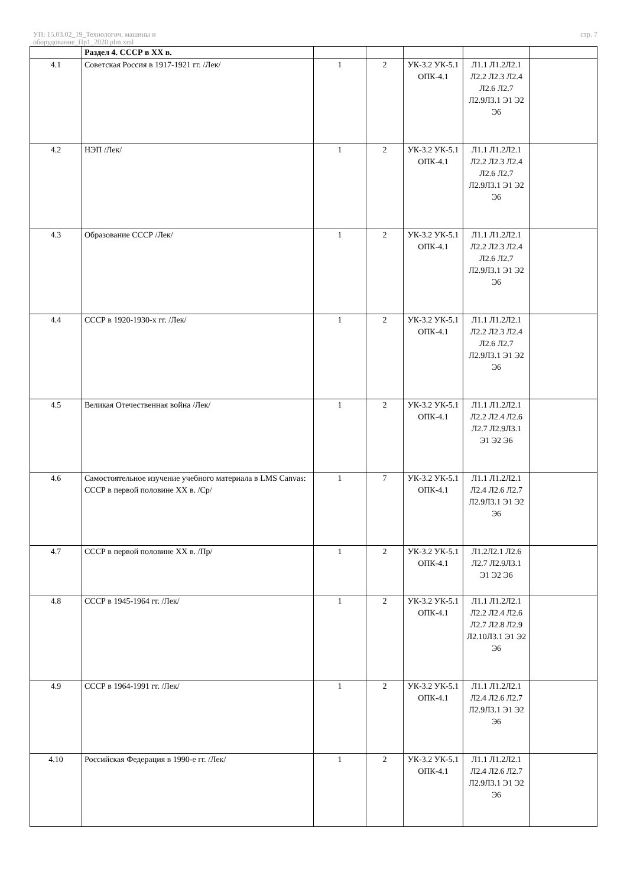УП: 15.03.02_19_Технологич. машины и
оборудование_Пр1_2020.plm.xml
стр. 7
| | Раздел 4. СССР в XX в. | | | | | |
| 4.1 | Советская Россия в 1917-1921 гг. /Лек/ | 1 | 2 | УК-3.2 УК-5.1 ОПК-4.1 | Л1.1 Л1.2Л2.1 Л2.2 Л2.3 Л2.4 Л2.6 Л2.7 Л2.9Л3.1 Э1 Э2 Э6 | |
| 4.2 | НЭП /Лек/ | 1 | 2 | УК-3.2 УК-5.1 ОПК-4.1 | Л1.1 Л1.2Л2.1 Л2.2 Л2.3 Л2.4 Л2.6 Л2.7 Л2.9Л3.1 Э1 Э2 Э6 | |
| 4.3 | Образование СССР /Лек/ | 1 | 2 | УК-3.2 УК-5.1 ОПК-4.1 | Л1.1 Л1.2Л2.1 Л2.2 Л2.3 Л2.4 Л2.6 Л2.7 Л2.9Л3.1 Э1 Э2 Э6 | |
| 4.4 | СССР в 1920-1930-х гг. /Лек/ | 1 | 2 | УК-3.2 УК-5.1 ОПК-4.1 | Л1.1 Л1.2Л2.1 Л2.2 Л2.3 Л2.4 Л2.6 Л2.7 Л2.9Л3.1 Э1 Э2 Э6 | |
| 4.5 | Великая Отечественная война /Лек/ | 1 | 2 | УК-3.2 УК-5.1 ОПК-4.1 | Л1.1 Л1.2Л2.1 Л2.2 Л2.4 Л2.6 Л2.7 Л2.9Л3.1 Э1 Э2 Э6 | |
| 4.6 | Самостоятельное изучение учебного материала в LMS Canvas: СССР в первой половине XX в. /Ср/ | 1 | 7 | УК-3.2 УК-5.1 ОПК-4.1 | Л1.1 Л1.2Л2.1 Л2.4 Л2.6 Л2.7 Л2.9Л3.1 Э1 Э2 Э6 | |
| 4.7 | СССР в первой половине XX в. /Пр/ | 1 | 2 | УК-3.2 УК-5.1 ОПК-4.1 | Л1.2Л2.1 Л2.6 Л2.7 Л2.9Л3.1 Э1 Э2 Э6 | |
| 4.8 | СССР в 1945-1964 гг. /Лек/ | 1 | 2 | УК-3.2 УК-5.1 ОПК-4.1 | Л1.1 Л1.2Л2.1 Л2.2 Л2.4 Л2.6 Л2.7 Л2.8 Л2.9 Л2.10Л3.1 Э1 Э2 Э6 | |
| 4.9 | СССР в 1964-1991 гг. /Лек/ | 1 | 2 | УК-3.2 УК-5.1 ОПК-4.1 | Л1.1 Л1.2Л2.1 Л2.4 Л2.6 Л2.7 Л2.9Л3.1 Э1 Э2 Э6 | |
| 4.10 | Российская Федерация в 1990-е гг. /Лек/ | 1 | 2 | УК-3.2 УК-5.1 ОПК-4.1 | Л1.1 Л1.2Л2.1 Л2.4 Л2.6 Л2.7 Л2.9Л3.1 Э1 Э2 Э6 | |